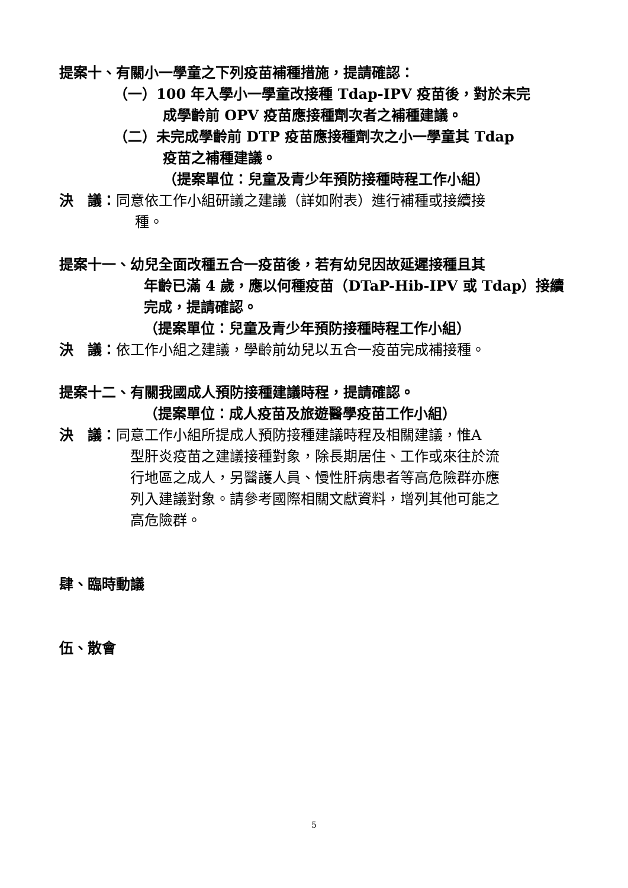提案十、有關小一學童之下列疫苗補種措施，提請確認：
（一）100 年入學小一學童改接種 Tdap-IPV 疫苗後，對於未完
成學齡前 OPV 疫苗應接種劑次者之補種建議。
（二）未完成學齡前 DTP 疫苗應接種劑次之小一學童其 Tdap
疫苗之補種建議。
（提案單位：兒童及青少年預防接種時程工作小組）
決　議：同意依工作小組研議之建議（詳如附表）進行補種或接續接
種。
提案十一、幼兒全面改種五合一疫苗後，若有幼兒因故延遲接種且其
年齡已滿 4 歲，應以何種疫苗（DTaP-Hib-IPV 或 Tdap）接續
完成，提請確認。
（提案單位：兒童及青少年預防接種時程工作小組）
決　議：依工作小組之建議，學齡前幼兒以五合一疫苗完成補接種。
提案十二、有關我國成人預防接種建議時程，提請確認。
（提案單位：成人疫苗及旅遊醫學疫苗工作小組）
決　議：同意工作小組所提成人預防接種建議時程及相關建議，惟A
型肝炎疫苗之建議接種對象，除長期居住、工作或來往於流
行地區之成人，另醫護人員、慢性肝病患者等高危險群亦應
列入建議對象。請參考國際相關文獻資料，增列其他可能之
高危險群。
肆、臨時動議
伍、散會
5